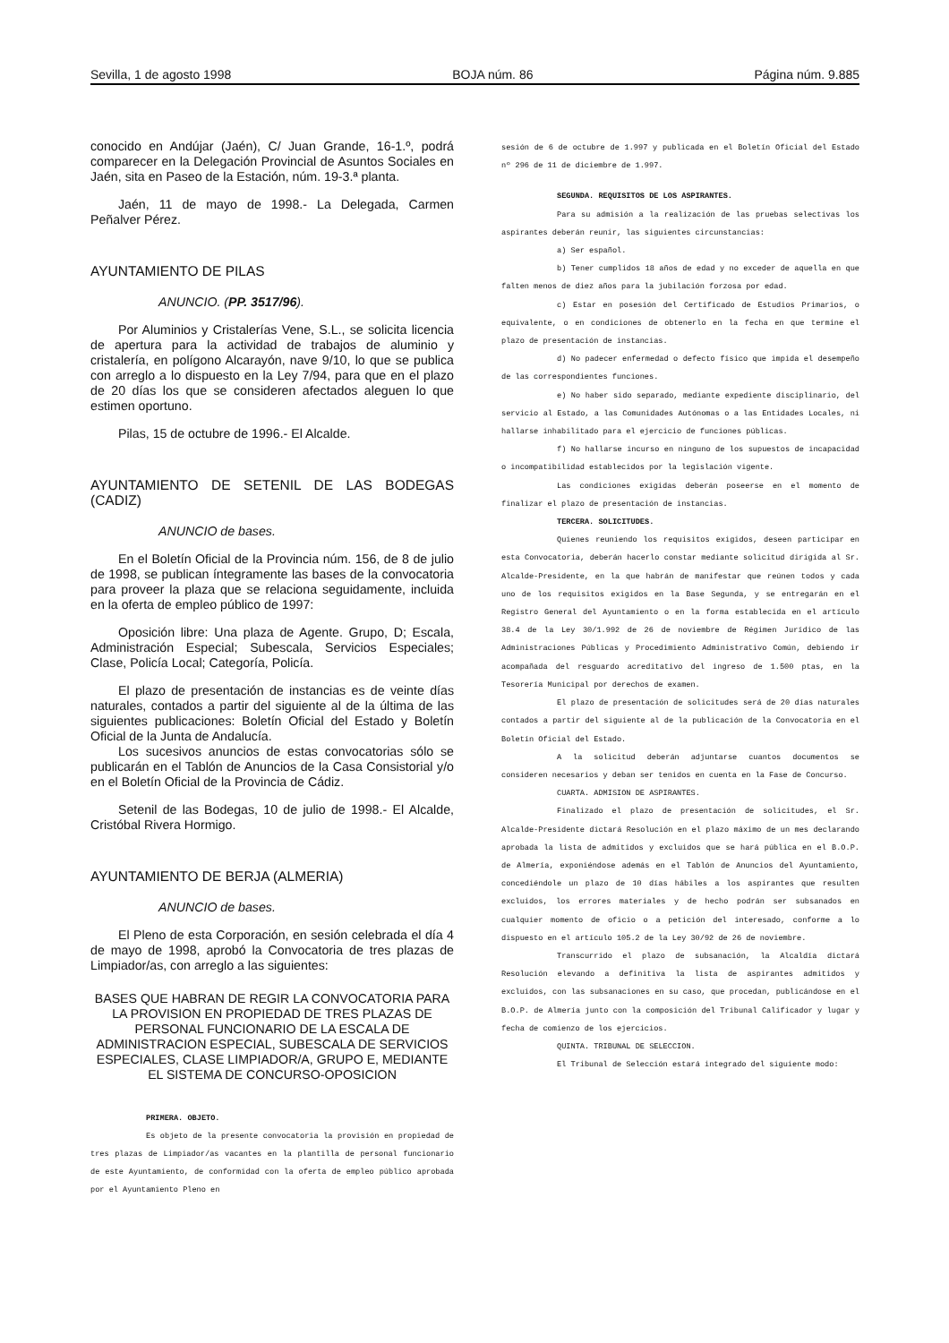Sevilla, 1 de agosto 1998 BOJA núm. 86 Página núm. 9.885
conocido en Andújar (Jaén), C/ Juan Grande, 16-1.º, podrá comparecer en la Delegación Provincial de Asuntos Sociales en Jaén, sita en Paseo de la Estación, núm. 19-3.ª planta.
Jaén, 11 de mayo de 1998.- La Delegada, Carmen Peñalver Pérez.
AYUNTAMIENTO DE PILAS
ANUNCIO. (PP. 3517/96).
Por Aluminios y Cristalerías Vene, S.L., se solicita licencia de apertura para la actividad de trabajos de aluminio y cristalería, en polígono Alcarayón, nave 9/10, lo que se publica con arreglo a lo dispuesto en la Ley 7/94, para que en el plazo de 20 días los que se consideren afectados aleguen lo que estimen oportuno.
Pilas, 15 de octubre de 1996.- El Alcalde.
AYUNTAMIENTO DE SETENIL DE LAS BODEGAS (CADIZ)
ANUNCIO de bases.
En el Boletín Oficial de la Provincia núm. 156, de 8 de julio de 1998, se publican íntegramente las bases de la convocatoria para proveer la plaza que se relaciona seguidamente, incluida en la oferta de empleo público de 1997:
Oposición libre: Una plaza de Agente. Grupo, D; Escala, Administración Especial; Subescala, Servicios Especiales; Clase, Policía Local; Categoría, Policía.
El plazo de presentación de instancias es de veinte días naturales, contados a partir del siguiente al de la última de las siguientes publicaciones: Boletín Oficial del Estado y Boletín Oficial de la Junta de Andalucía.
Los sucesivos anuncios de estas convocatorias sólo se publicarán en el Tablón de Anuncios de la Casa Consistorial y/o en el Boletín Oficial de la Provincia de Cádiz.
Setenil de las Bodegas, 10 de julio de 1998.- El Alcalde, Cristóbal Rivera Hormigo.
AYUNTAMIENTO DE BERJA (ALMERIA)
ANUNCIO de bases.
El Pleno de esta Corporación, en sesión celebrada el día 4 de mayo de 1998, aprobó la Convocatoria de tres plazas de Limpiador/as, con arreglo a las siguientes:
BASES QUE HABRAN DE REGIR LA CONVOCATORIA PARA LA PROVISION EN PROPIEDAD DE TRES PLAZAS DE PERSONAL FUNCIONARIO DE LA ESCALA DE ADMINISTRACION ESPECIAL, SUBESCALA DE SERVICIOS ESPECIALES, CLASE LIMPIADOR/A, GRUPO E, MEDIANTE EL SISTEMA DE CONCURSO-OPOSICION
PRIMERA. OBJETO.
Es objeto de la presente convocatoria la provisión en propiedad de tres plazas de Limpiador/as vacantes en la plantilla de personal funcionario de este Ayuntamiento, de conformidad con la oferta de empleo público aprobada por el Ayuntamiento Pleno en
sesión de 6 de octubre de 1.997 y publicada en el Boletín Oficial del Estado nº 296 de 11 de diciembre de 1.997.
SEGUNDA. REQUISITOS DE LOS ASPIRANTES.
Para su admisión a la realización de las pruebas selectivas los aspirantes deberán reunir, las siguientes circunstancias:
a) Ser español.
b) Tener cumplidos 18 años de edad y no exceder de aquella en que falten menos de diez años para la jubilación forzosa por edad.
c) Estar en posesión del Certificado de Estudios Primarios, o equivalente, o en condiciones de obtenerlo en la fecha en que termine el plazo de presentación de instancias.
d) No padecer enfermedad o defecto físico que impida el desempeño de las correspondientes funciones.
e) No haber sido separado, mediante expediente disciplinario, del servicio al Estado, a las Comunidades Autónomas o a las Entidades Locales, ni hallarse inhabilitado para el ejercicio de funciones públicas.
f) No hallarse incurso en ninguno de los supuestos de incapacidad o incompatibilidad establecidos por la legislación vigente.
Las condiciones exigidas deberán poseerse en el momento de finalizar el plazo de presentación de instancias.
TERCERA. SOLICITUDES.
Quienes reuniendo los requisitos exigidos, deseen participar en esta Convocatoria, deberán hacerlo constar mediante solicitud dirigida al Sr. Alcalde-Presidente, en la que habrán de manifestar que reúnen todos y cada uno de los requisitos exigidos en la Base Segunda, y se entregarán en el Registro General del Ayuntamiento o en la forma establecida en el artículo 38.4 de la Ley 30/1.992 de 26 de noviembre de Régimen Jurídico de las Administraciones Públicas y Procedimiento Administrativo Común, debiendo ir acompañada del resguardo acreditativo del ingreso de 1.500 ptas, en la Tesorería Municipal por derechos de examen.
El plazo de presentación de solicitudes será de 20 días naturales contados a partir del siguiente al de la publicación de la Convocatoria en el Boletín Oficial del Estado.
A la solicitud deberán adjuntarse cuantos documentos se consideren necesarios y deban ser tenidos en cuenta en la Fase de Concurso.
CUARTA. ADMISION DE ASPIRANTES.
Finalizado el plazo de presentación de solicitudes, el Sr. Alcalde-Presidente dictará Resolución en el plazo máximo de un mes declarando aprobada la lista de admitidos y excluidos que se hará pública en el B.O.P. de Almería, exponiéndose además en el Tablón de Anuncios del Ayuntamiento, concediéndole un plazo de 10 días hábiles a los aspirantes que resulten excluidos, los errores materiales y de hecho podrán ser subsanados en cualquier momento de oficio o a petición del interesado, conforme a lo dispuesto en el artículo 105.2 de la Ley 30/92 de 26 de noviembre.
Transcurrido el plazo de subsanación, la Alcaldía dictará Resolución elevando a definitiva la lista de aspirantes admitidos y excluidos, con las subsanaciones en su caso, que procedan, publicándose en el B.O.P. de Almería junto con la composición del Tribunal Calificador y lugar y fecha de comienzo de los ejercicios.
QUINTA. TRIBUNAL DE SELECCION.
El Tribunal de Selección estará integrado del siguiente modo: